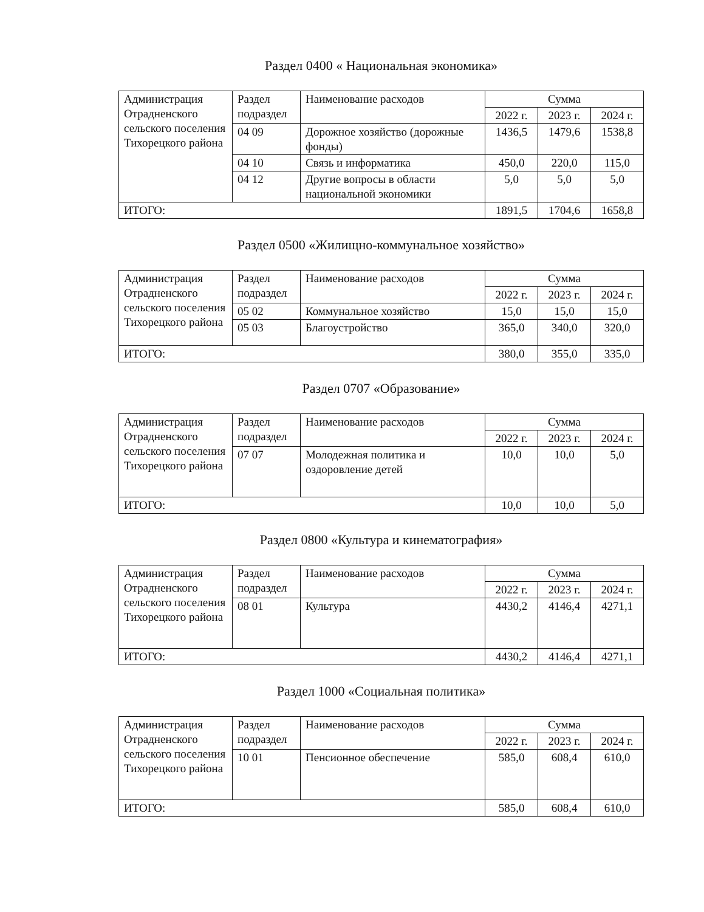Раздел 0400 « Национальная экономика»
| Администрация Отрадненского сельского поселения Тихорецкого района | Раздел подраздел | Наименование расходов | Сумма | | |
| --- | --- | --- | --- | --- | --- |
| | | | 2022 г. | 2023 г. | 2024 г. |
| | 04 09 | Дорожное хозяйство (дорожные фонды) | 1436,5 | 1479,6 | 1538,8 |
| | 04 10 | Связь и информатика | 450,0 | 220,0 | 115,0 |
| | 04 12 | Другие вопросы в области национальной экономики | 5,0 | 5,0 | 5,0 |
| ИТОГО: | | | 1891,5 | 1704,6 | 1658,8 |
Раздел 0500 «Жилищно-коммунальное хозяйство»
| Администрация Отрадненского сельского поселения Тихорецкого района | Раздел подраздел | Наименование расходов | Сумма | | |
| --- | --- | --- | --- | --- | --- |
| | | | 2022 г. | 2023 г. | 2024 г. |
| | 05 02 | Коммунальное хозяйство | 15,0 | 15,0 | 15,0 |
| | 05 03 | Благоустройство | 365,0 | 340,0 | 320,0 |
| ИТОГО: | | | 380,0 | 355,0 | 335,0 |
Раздел 0707 «Образование»
| Администрация Отрадненского сельского поселения Тихорецкого района | Раздел подраздел | Наименование расходов | Сумма | | |
| --- | --- | --- | --- | --- | --- |
| | | | 2022 г. | 2023 г. | 2024 г. |
| | 07 07 | Молодежная политика и оздоровление детей | 10,0 | 10,0 | 5,0 |
| ИТОГО: | | | 10,0 | 10,0 | 5,0 |
Раздел 0800 «Культура и кинематография»
| Администрация Отрадненского сельского поселения Тихорецкого района | Раздел подраздел | Наименование расходов | Сумма | | |
| --- | --- | --- | --- | --- | --- |
| | | | 2022 г. | 2023 г. | 2024 г. |
| | 08 01 | Культура | 4430,2 | 4146,4 | 4271,1 |
| ИТОГО: | | | 4430,2 | 4146,4 | 4271,1 |
Раздел 1000 «Социальная политика»
| Администрация Отрадненского сельского поселения Тихорецкого района | Раздел подраздел | Наименование расходов | Сумма | | |
| --- | --- | --- | --- | --- | --- |
| | | | 2022 г. | 2023 г. | 2024 г. |
| | 10 01 | Пенсионное обеспечение | 585,0 | 608,4 | 610,0 |
| ИТОГО: | | | 585,0 | 608,4 | 610,0 |